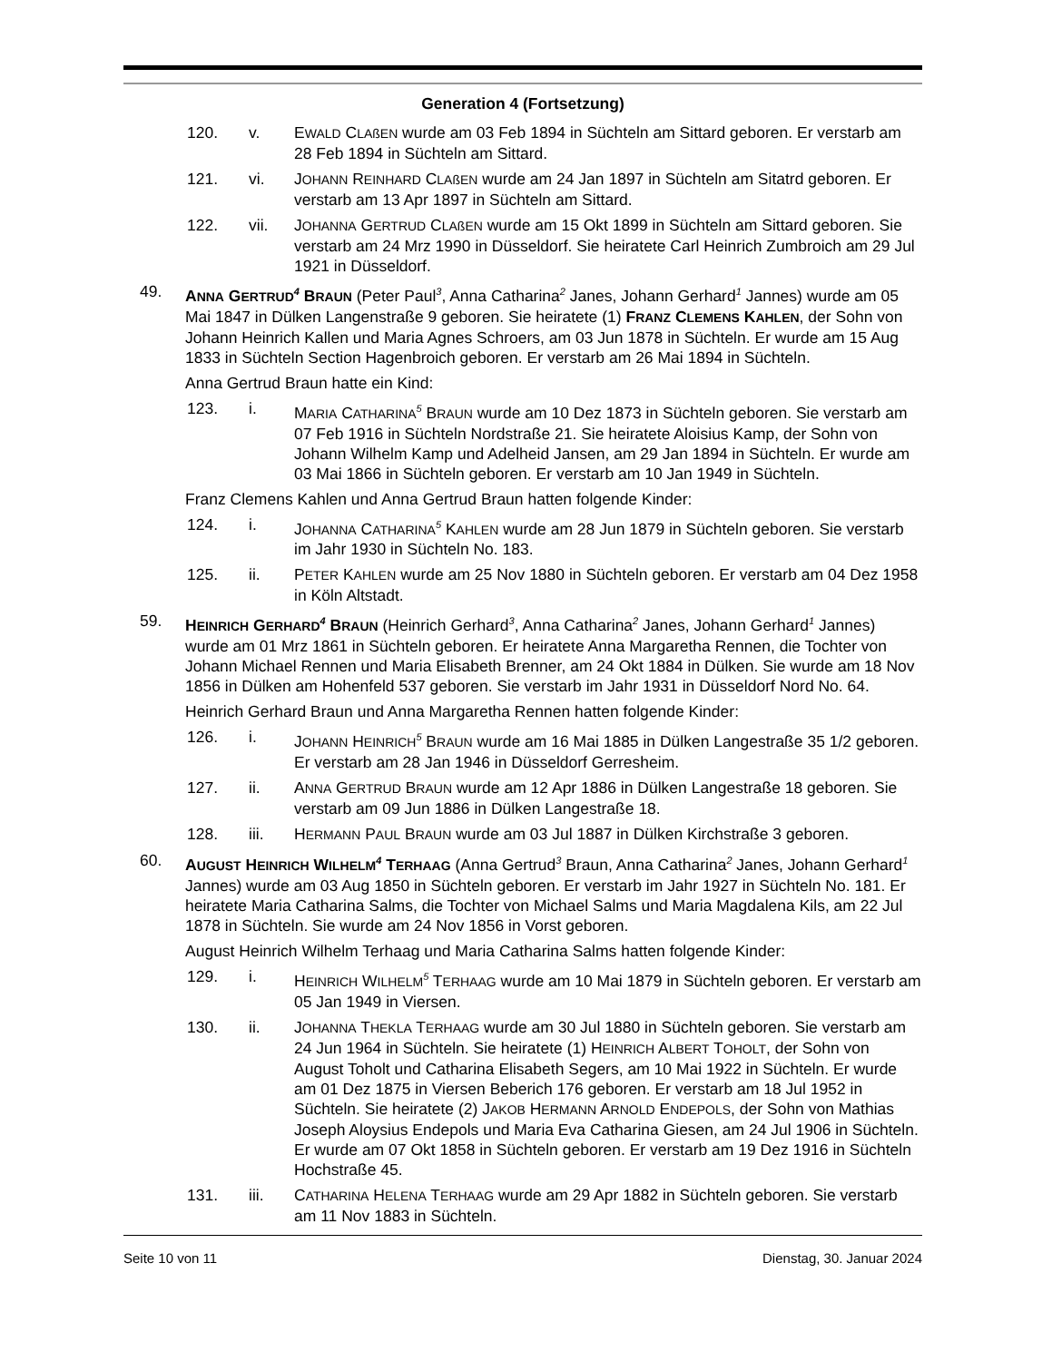Generation 4 (Fortsetzung)
120. v. EWALD CLAßEN wurde am 03 Feb 1894 in Süchteln am Sittard geboren. Er verstarb am 28 Feb 1894 in Süchteln am Sittard.
121. vi. JOHANN REINHARD CLAßEN wurde am 24 Jan 1897 in Süchteln am Sitatrd geboren. Er verstarb am 13 Apr 1897 in Süchteln am Sittard.
122. vii. JOHANNA GERTRUD CLAßEN wurde am 15 Okt 1899 in Süchteln am Sittard geboren. Sie verstarb am 24 Mrz 1990 in Düsseldorf. Sie heiratete Carl Heinrich Zumbroich am 29 Jul 1921 in Düsseldorf.
49. ANNA GERTRUD<sup>4</sup> BRAUN (Peter Paul<sup>3</sup>, Anna Catharina<sup>2</sup> Janes, Johann Gerhard<sup>1</sup> Jannes) wurde am 05 Mai 1847 in Dülken Langenstraße 9 geboren. Sie heiratete (1) FRANZ CLEMENS KAHLEN, der Sohn von Johann Heinrich Kallen und Maria Agnes Schroers, am 03 Jun 1878 in Süchteln. Er wurde am 15 Aug 1833 in Süchteln Section Hagenbroich geboren. Er verstarb am 26 Mai 1894 in Süchteln.
Anna Gertrud Braun hatte ein Kind:
123. i. MARIA CATHARINA<sup>5</sup> BRAUN wurde am 10 Dez 1873 in Süchteln geboren. Sie verstarb am 07 Feb 1916 in Süchteln Nordstraße 21. Sie heiratete Aloisius Kamp, der Sohn von Johann Wilhelm Kamp und Adelheid Jansen, am 29 Jan 1894 in Süchteln. Er wurde am 03 Mai 1866 in Süchteln geboren. Er verstarb am 10 Jan 1949 in Süchteln.
Franz Clemens Kahlen und Anna Gertrud Braun hatten folgende Kinder:
124. i. JOHANNA CATHARINA<sup>5</sup> KAHLEN wurde am 28 Jun 1879 in Süchteln geboren. Sie verstarb im Jahr 1930 in Süchteln No. 183.
125. ii. PETER KAHLEN wurde am 25 Nov 1880 in Süchteln geboren. Er verstarb am 04 Dez 1958 in Köln Altstadt.
59. HEINRICH GERHARD<sup>4</sup> BRAUN (Heinrich Gerhard<sup>3</sup>, Anna Catharina<sup>2</sup> Janes, Johann Gerhard<sup>1</sup> Jannes) wurde am 01 Mrz 1861 in Süchteln geboren. Er heiratete Anna Margaretha Rennen, die Tochter von Johann Michael Rennen und Maria Elisabeth Brenner, am 24 Okt 1884 in Dülken. Sie wurde am 18 Nov 1856 in Dülken am Hohenfeld 537 geboren. Sie verstarb im Jahr 1931 in Düsseldorf Nord No. 64.
Heinrich Gerhard Braun und Anna Margaretha Rennen hatten folgende Kinder:
126. i. JOHANN HEINRICH<sup>5</sup> BRAUN wurde am 16 Mai 1885 in Dülken Langestraße 35 1/2 geboren. Er verstarb am 28 Jan 1946 in Düsseldorf Gerresheim.
127. ii. ANNA GERTRUD BRAUN wurde am 12 Apr 1886 in Dülken Langestraße 18 geboren. Sie verstarb am 09 Jun 1886 in Dülken Langestraße 18.
128. iii. HERMANN PAUL BRAUN wurde am 03 Jul 1887 in Dülken Kirchstraße 3 geboren.
60. AUGUST HEINRICH WILHELM<sup>4</sup> TERHAAG (Anna Gertrud<sup>3</sup> Braun, Anna Catharina<sup>2</sup> Janes, Johann Gerhard<sup>1</sup> Jannes) wurde am 03 Aug 1850 in Süchteln geboren. Er verstarb im Jahr 1927 in Süchteln No. 181. Er heiratete Maria Catharina Salms, die Tochter von Michael Salms und Maria Magdalena Kils, am 22 Jul 1878 in Süchteln. Sie wurde am 24 Nov 1856 in Vorst geboren.
August Heinrich Wilhelm Terhaag und Maria Catharina Salms hatten folgende Kinder:
129. i. HEINRICH WILHELM<sup>5</sup> TERHAAG wurde am 10 Mai 1879 in Süchteln geboren. Er verstarb am 05 Jan 1949 in Viersen.
130. ii. JOHANNA THEKLA TERHAAG wurde am 30 Jul 1880 in Süchteln geboren. Sie verstarb am 24 Jun 1964 in Süchteln. Sie heiratete (1) HEINRICH ALBERT TOHOLT, der Sohn von August Toholt und Catharina Elisabeth Segers, am 10 Mai 1922 in Süchteln. Er wurde am 01 Dez 1875 in Viersen Beberich 176 geboren. Er verstarb am 18 Jul 1952 in Süchteln. Sie heiratete (2) JAKOB HERMANN ARNOLD ENDEPOLS, der Sohn von Mathias Joseph Aloysius Endepols und Maria Eva Catharina Giesen, am 24 Jul 1906 in Süchteln. Er wurde am 07 Okt 1858 in Süchteln geboren. Er verstarb am 19 Dez 1916 in Süchteln Hochstraße 45.
131. iii. CATHARINA HELENA TERHAAG wurde am 29 Apr 1882 in Süchteln geboren. Sie verstarb am 11 Nov 1883 in Süchteln.
Seite 10 von 11 Dienstag, 30. Januar 2024